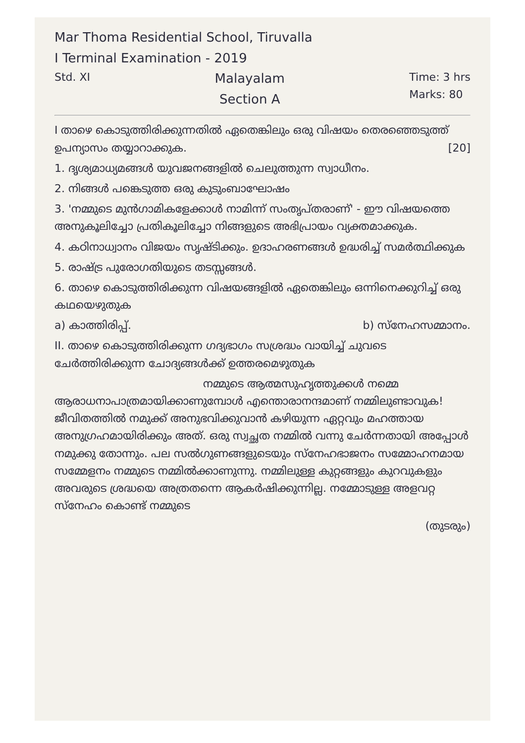Mar Thoma Residential School, Tiruvalla
I Terminal Examination - 2019
Std. XI
Malayalam
Section A
Time: 3 hrs
Marks: 80
I താഴെ കൊടുത്തിരിക്കുന്നതിൽ ഏതെങ്കിലും ഒരു വിഷയം തെരഞ്ഞെടുത്ത് ഉപന്യാസം തയ്യാറാക്കുക. [20]
1. ദൃശ്യമാധ്യമങ്ങൾ യുവജനങ്ങളിൽ ചെലുത്തുന്ന സ്വാധീനം.
2. നിങ്ങൾ പങ്കെടുത്ത ഒരു കുടുംബാഘോഷം
3. 'നമ്മുടെ മുൻഗാമികളേക്കാൾ നാമിന്ന് സംതൃപ്തരാണ്' - ഈ വിഷയത്തെ അനുകൂലിച്ചോ പ്രതികൂലിച്ചോ നിങ്ങളുടെ അഭിപ്രായം വ്യക്തമാക്കുക.
4. കഠിനാധ്വാനം വിജയം സൃഷ്ടിക്കും. ഉദാഹരണങ്ങൾ ഉദ്ധരിച്ച് സമർത്ഥിക്കുക
5. രാഷ്ട്ര പുരോഗതിയുടെ തടസ്സങ്ങൾ.
6. താഴെ കൊടുത്തിരിക്കുന്ന വിഷയങ്ങളിൽ ഏതെങ്കിലും ഒന്നിനെക്കുറിച്ച് ഒരു കഥയെഴുതുക
a) കാത്തിരിപ്പ്. b) സ്നേഹസമ്മാനം.
II. താഴെ കൊടുത്തിരിക്കുന്ന ഗദ്യഭാഗം സശ്രദ്ധം വായിച്ച് ചുവടെ ചേർത്തിരിക്കുന്ന ചോദ്യങ്ങൾക്ക് ഉത്തരമെഴുതുക
നമ്മുടെ ആത്മസുഹൃത്തുക്കൾ നമ്മെ ആരാധനാപാത്രമായിക്കാണുമ്പോൾ എന്തൊരാനന്ദമാണ് നമ്മിലുണ്ടാവുക! ജീവിതത്തിൽ നമുക്ക് അനുഭവിക്കുവാൻ കഴിയുന്ന ഏറ്റവും മഹത്തായ അനുഗ്രഹമായിരിക്കും അത്. ഒരു സ്വച്ഛത നമ്മിൽ വന്നു ചേർന്നതായി അപ്പോൾ നമുക്കു തോന്നും. പല സൽഗുണങ്ങളുടെയും സ്നേഹഭാജനം സമ്മോഹനമായ സമ്മേളനം നമ്മുടെ നമ്മിൽക്കാണുന്നു. നമ്മിലുള്ള കുറ്റങ്ങളും കുറവുകളും അവരുടെ ശ്രദ്ധയെ അത്രതന്നെ ആകർഷിക്കുന്നില്ല. നമ്മോടുള്ള അളവറ്റ സ്നേഹം കൊണ്ട് നമ്മുടെ
(തുടരും)